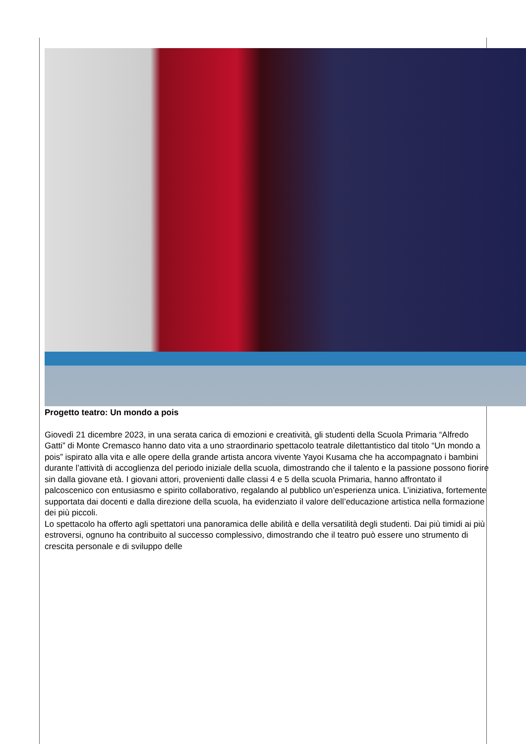Progetto teatro: Un mondo a pois
Giovedì 21 dicembre 2023, in una serata carica di emozioni e creatività, gli studenti della Scuola Primaria “Alfredo Gatti” di Monte Cremasco hanno dato vita a uno straordinario spettacolo teatrale dilettantistico dal titolo “Un mondo a pois” ispirato alla vita e alle opere della grande artista ancora vivente Yayoi Kusama che ha accompagnato i bambini durante l’attività di accoglienza del periodo iniziale della scuola, dimostrando che il talento e la passione possono fiorire sin dalla giovane età. I giovani attori, provenienti dalle classi 4 e 5 della scuola Primaria, hanno affrontato il palcoscenico con entusiasmo e spirito collaborativo, regalando al pubblico un’esperienza unica. L’iniziativa, fortemente supportata dai docenti e dalla direzione della scuola, ha evidenziato il valore dell’educazione artistica nella formazione dei più piccoli.
Lo spettacolo ha offerto agli spettatori una panoramica delle abilità e della versatilità degli studenti. Dai più timidi ai più estroversi, ognuno ha contribuito al successo complessivo, dimostrando che il teatro può essere uno strumento di crescita personale e di sviluppo delle